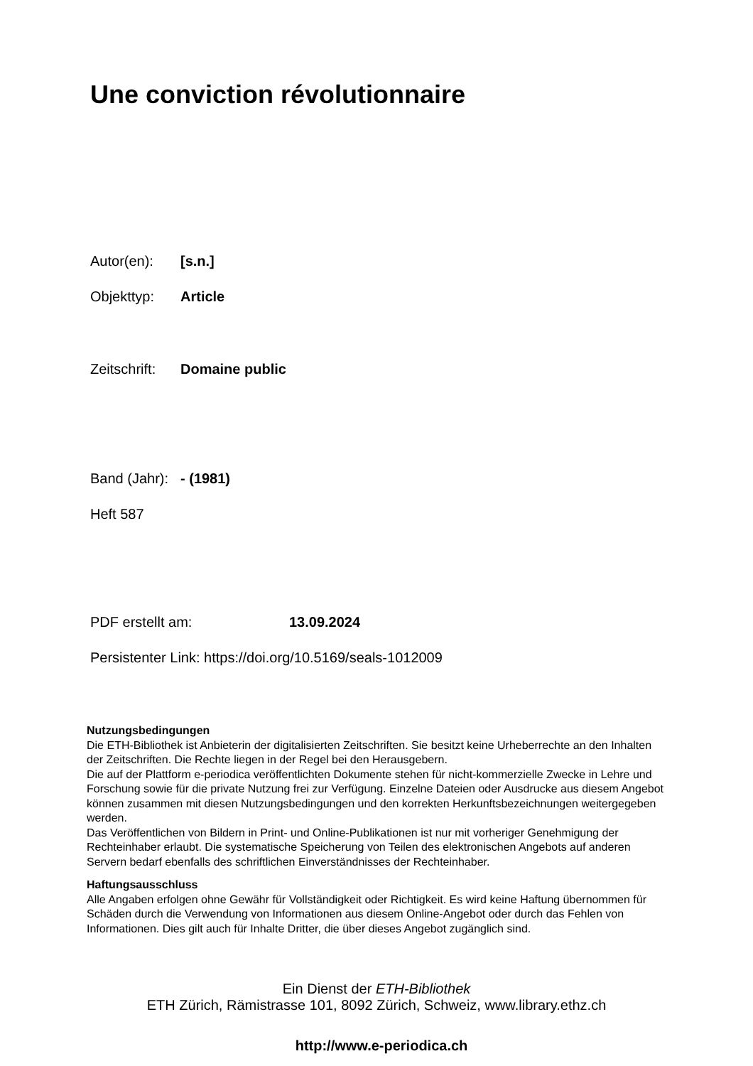Une conviction révolutionnaire
Autor(en): [s.n.]
Objekttyp: Article
Zeitschrift: Domaine public
Band (Jahr): - (1981)
Heft 587
PDF erstellt am: 13.09.2024
Persistenter Link: https://doi.org/10.5169/seals-1012009
Nutzungsbedingungen
Die ETH-Bibliothek ist Anbieterin der digitalisierten Zeitschriften. Sie besitzt keine Urheberrechte an den Inhalten der Zeitschriften. Die Rechte liegen in der Regel bei den Herausgebern.
Die auf der Plattform e-periodica veröffentlichten Dokumente stehen für nicht-kommerzielle Zwecke in Lehre und Forschung sowie für die private Nutzung frei zur Verfügung. Einzelne Dateien oder Ausdrucke aus diesem Angebot können zusammen mit diesen Nutzungsbedingungen und den korrekten Herkunftsbezeichnungen weitergegeben werden.
Das Veröffentlichen von Bildern in Print- und Online-Publikationen ist nur mit vorheriger Genehmigung der Rechteinhaber erlaubt. Die systematische Speicherung von Teilen des elektronischen Angebots auf anderen Servern bedarf ebenfalls des schriftlichen Einverständnisses der Rechteinhaber.
Haftungsausschluss
Alle Angaben erfolgen ohne Gewähr für Vollständigkeit oder Richtigkeit. Es wird keine Haftung übernommen für Schäden durch die Verwendung von Informationen aus diesem Online-Angebot oder durch das Fehlen von Informationen. Dies gilt auch für Inhalte Dritter, die über dieses Angebot zugänglich sind.
Ein Dienst der ETH-Bibliothek
ETH Zürich, Rämistrasse 101, 8092 Zürich, Schweiz, www.library.ethz.ch
http://www.e-periodica.ch